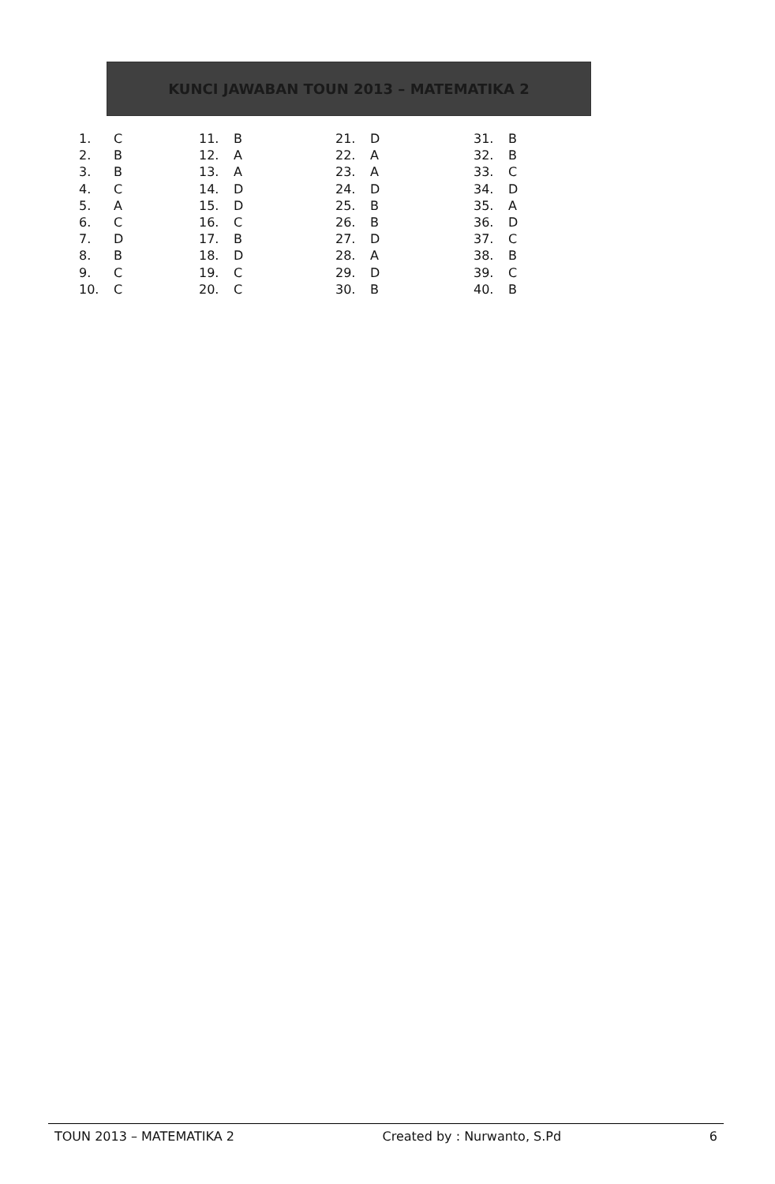KUNCI JAWABAN TOUN 2013 – MATEMATIKA 2
| 1. | C | 11. | B | 21. | D | 31. | B |
| 2. | B | 12. | A | 22. | A | 32. | B |
| 3. | B | 13. | A | 23. | A | 33. | C |
| 4. | C | 14. | D | 24. | D | 34. | D |
| 5. | A | 15. | D | 25. | B | 35. | A |
| 6. | C | 16. | C | 26. | B | 36. | D |
| 7. | D | 17. | B | 27. | D | 37. | C |
| 8. | B | 18. | D | 28. | A | 38. | B |
| 9. | C | 19. | C | 29. | D | 39. | C |
| 10. | C | 20. | C | 30. | B | 40. | B |
TOUN 2013 – MATEMATIKA 2 Created by : Nurwanto, S.Pd 6